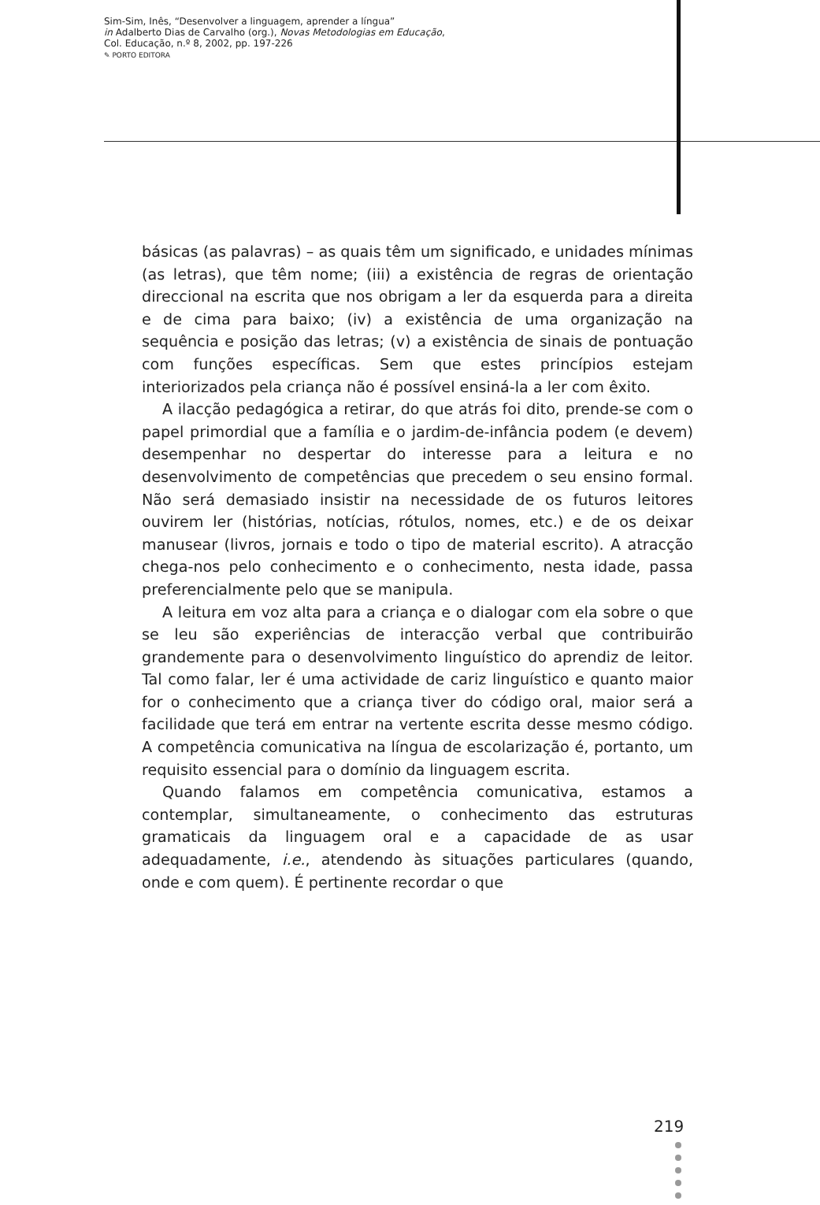Sim-Sim, Inês, “Desenvolver a linguagem, aprender a língua”
in Adalberto Dias de Carvalho (org.), Novas Metodologias em Educação,
Col. Educação, n.º 8, 2002, pp. 197-226
✎ PORTO EDITORA
básicas (as palavras) – as quais têm um significado, e unidades mínimas (as letras), que têm nome; (iii) a existência de regras de orientação direccional na escrita que nos obrigam a ler da esquerda para a direita e de cima para baixo; (iv) a existência de uma organização na sequência e posição das letras; (v) a existência de sinais de pontuação com funções específicas. Sem que estes princípios estejam interiorizados pela criança não é possível ensiná-la a ler com êxito.
A ilacção pedagógica a retirar, do que atrás foi dito, prende-se com o papel primordial que a família e o jardim-de-infância podem (e devem) desempenhar no despertar do interesse para a leitura e no desenvolvimento de competências que precedem o seu ensino formal. Não será demasiado insistir na necessidade de os futuros leitores ouvirem ler (histórias, notícias, rótulos, nomes, etc.) e de os deixar manusear (livros, jornais e todo o tipo de material escrito). A atracção chega-nos pelo conhecimento e o conhecimento, nesta idade, passa preferencialmente pelo que se manipula.
A leitura em voz alta para a criança e o dialogar com ela sobre o que se leu são experiências de interacção verbal que contribuirão grandemente para o desenvolvimento linguístico do aprendiz de leitor. Tal como falar, ler é uma actividade de cariz linguístico e quanto maior for o conhecimento que a criança tiver do código oral, maior será a facilidade que terá em entrar na vertente escrita desse mesmo código. A competência comunicativa na língua de escolarização é, portanto, um requisito essencial para o domínio da linguagem escrita.
Quando falamos em competência comunicativa, estamos a contemplar, simultaneamente, o conhecimento das estruturas gramaticais da linguagem oral e a capacidade de as usar adequadamente, i.e., atendendo às situações particulares (quando, onde e com quem). É pertinente recordar o que
219